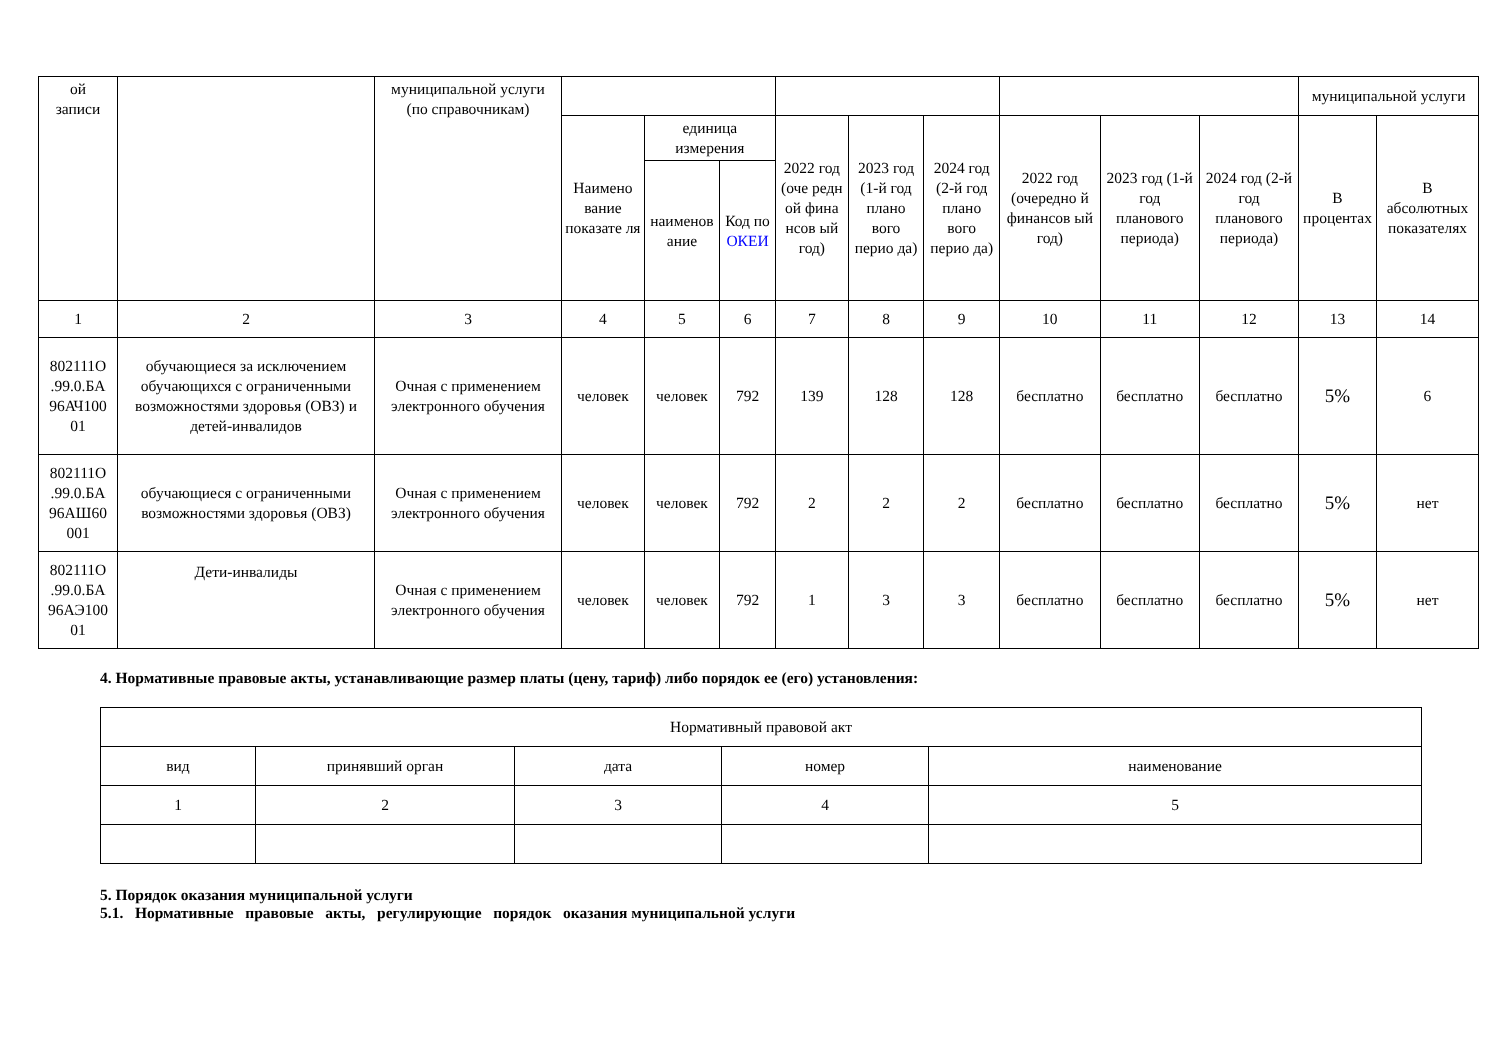| ой записи | | муниципальной услуги (по справочникам) | | | | | | | | | | муниципальной услуги | |
| --- | --- | --- | --- | --- | --- | --- | --- | --- | --- | --- | --- | --- | --- |
| | | | Наимено вание показате ля | единица измерения | | 2022 год (оче редн ой фина нсов ый год) | 2023 год (1-й год плано вого перио да) | 2024 год (2-й год плано вого перио да) | 2022 год (очередно й финансов ый год) | 2023 год (1-й год планового периода) | 2024 год (2-й год планового периода) | В процентах | В абсолютных показателях |
| | | | | наименов ание | Код по ОКЕИ | | | | | | | | |
| 1 | 2 | 3 | 4 | 5 | 6 | 7 | 8 | 9 | 10 | 11 | 12 | 13 | 14 |
| 802111О .99.0.БА 96АЧ100 01 | обучающиеся за исключением обучающихся с ограниченными возможностями здоровья (ОВЗ) и детей-инвалидов | Очная с применением электронного обучения | человек | человек | 792 | 139 | 128 | 128 | бесплатно | бесплатно | бесплатно | 5% | 6 |
| 802111О .99.0.БА 96АШ60 001 | обучающиеся с ограниченными возможностями здоровья (ОВЗ) | Очная с применением электронного обучения | человек | человек | 792 | 2 | 2 | 2 | бесплатно | бесплатно | бесплатно | 5% | нет |
| 802111О .99.0.БА 96АЭ100 01 | Дети-инвалиды | Очная с применением электронного обучения | человек | человек | 792 | 1 | 3 | 3 | бесплатно | бесплатно | бесплатно | 5% | нет |
4. Нормативные правовые акты, устанавливающие размер платы (цену, тариф) либо порядок ее (его) установления:
| Нормативный правовой акт | | | | |
| --- | --- | --- | --- | --- |
| вид | принявший орган | дата | номер | наименование |
| 1 | 2 | 3 | 4 | 5 |
5. Порядок оказания муниципальной услуги
5.1. Нормативные правовые акты, регулирующие порядок оказания муниципальной услуги